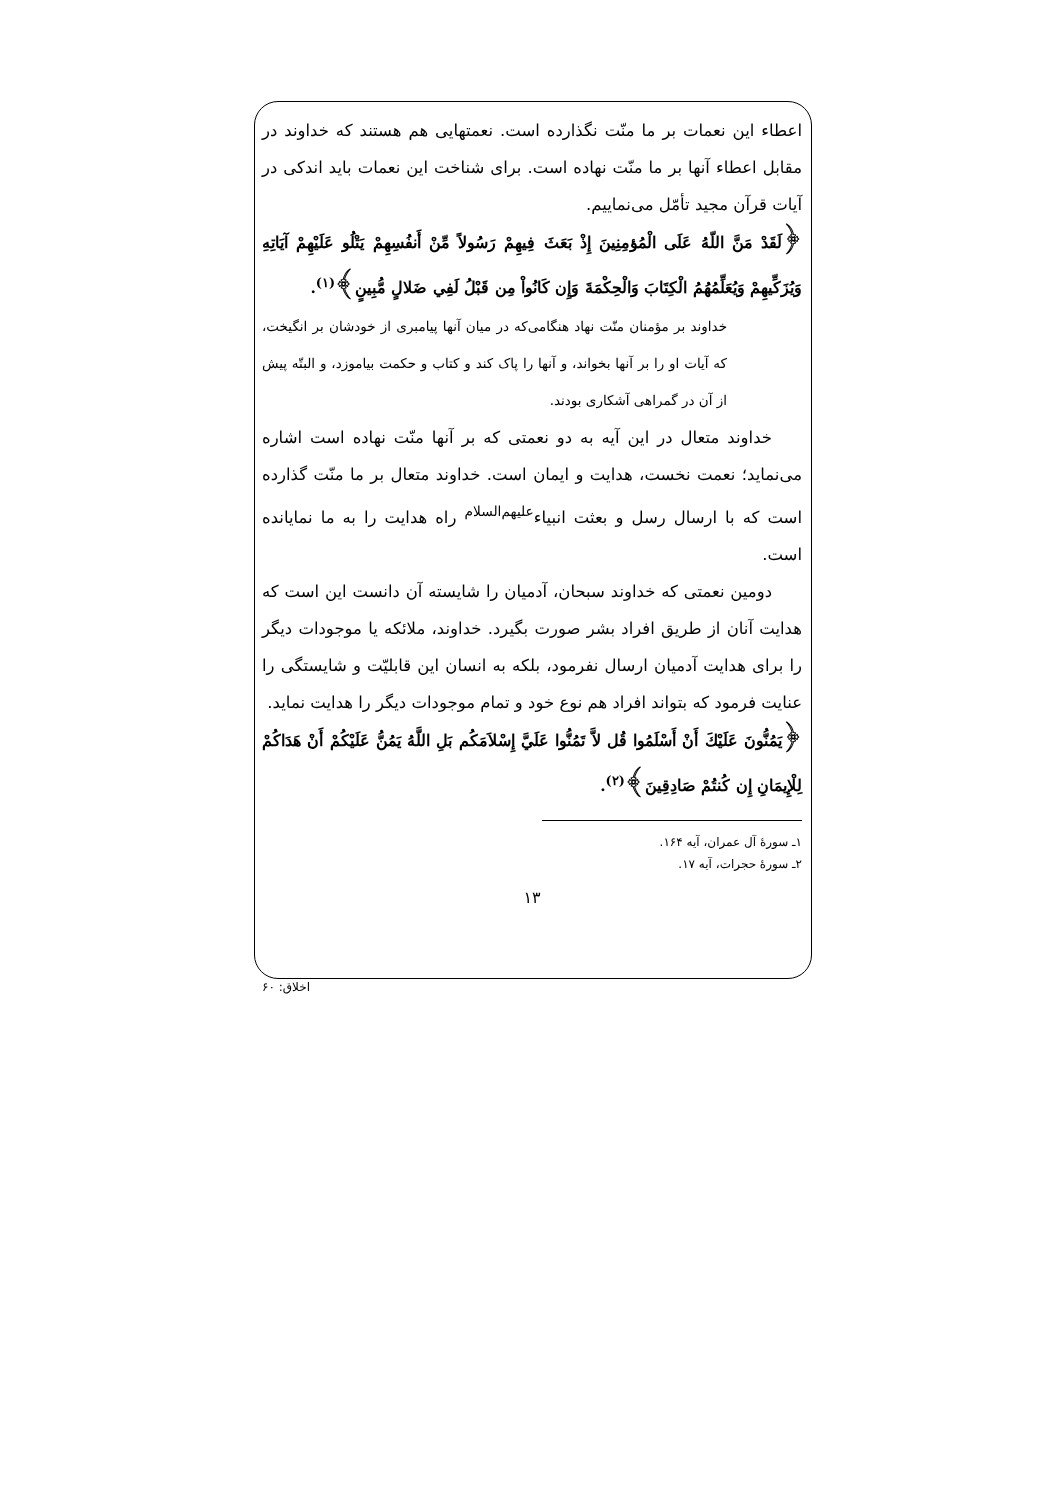اعطاء این نعمات بر ما منّت نگذارده است. نعمتهایی هم هستند که خداوند در مقابل اعطاء آنها بر ما منّت نهاده است. برای شناخت این نعمات باید اندکی در آیات قرآن مجید تأمّل می‌نماییم.
﴿لَقَدْ مَنَّ اللّهُ عَلَى الْمُؤمِنِينَ إِذْ بَعَثَ فِيهِمْ رَسُولاً مِّنْ أَنفُسِهِمْ يَتْلُو عَلَيْهِمْ آيَاتِهِ وَيُزَكِّيهِمْ وَيُعَلِّمُهُمُ الْكِتَابَ وَالْحِكْمَةَ وَإِن كَانُواْ مِن قَبْلُ لَفِي ضَلالٍ مُّبِينٍ﴾<sup>(١)</sup>.
خداوند بر مؤمنان منّت نهاد هنگامی‌که در میان آنها پیامبری از خودشان بر انگیخت، که آیات او را بر آنها بخواند، و آنها را پاک کند و کتاب و حکمت بیاموزد، و البتّه پیش از آن در گمراهی آشکاری بودند.
خداوند متعال در این آیه به دو نعمتی که بر آنها منّت نهاده است اشاره می‌نماید؛ نعمت نخست، هدایت و ایمان است. خداوند متعال بر ما منّت گذارده است که با ارسال رسل و بعثت انبیاء<sup>علیهم‌السلام</sup> راه هدایت را به ما نمایانده است.
دومین نعمتی که خداوند سبحان، آدمیان را شایسته آن دانست این است که هدایت آنان از طریق افراد بشر صورت بگیرد. خداوند، ملائکه یا موجودات دیگر را برای هدایت آدمیان ارسال نفرمود، بلکه به انسان این قابلیّت و شایستگی را عنایت فرمود که بتواند افراد هم نوع خود و تمام موجودات دیگر را هدایت نماید.
﴿يَمُنُّونَ عَلَيْكَ أَنْ أَسْلَمُوا قُل لاَّ تَمُنُّوا عَلَيَّ إِسْلاَمَكُم بَلِ اللَّهُ يَمُنُّ عَلَيْكُمْ أَنْ هَدَاكُمْ لِلْإِيمَانِ إِن كُنتُمْ صَادِقِينَ﴾<sup>(٢)</sup>.
١ـ سورهٔ آل عمران، آیه ١۶۴.
٢ـ سورهٔ حجرات، آیه ١٧.
١٣
اخلاق: ۶٠